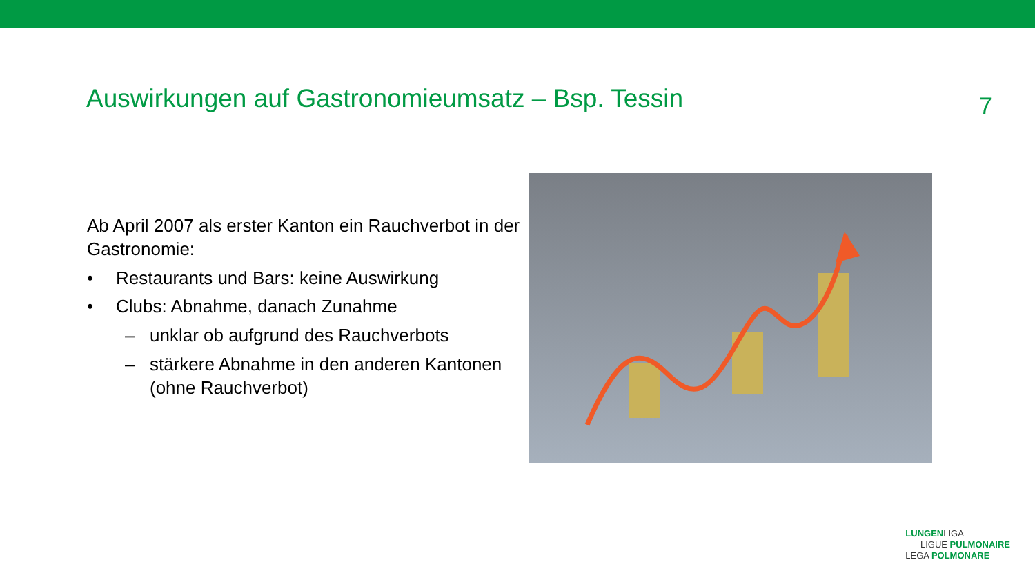Auswirkungen auf Gastronomieumsatz – Bsp. Tessin
7
Ab April 2007 als erster Kanton ein Rauchverbot in der Gastronomie:
• Restaurants und Bars: keine Auswirkung
• Clubs: Abnahme, danach Zunahme
– unklar ob aufgrund des Rauchverbots
– stärkere Abnahme in den anderen Kantonen (ohne Rauchverbot)
LUNGENLIGA
LIGUE PULMONAIRE
LEGA POLMONARE